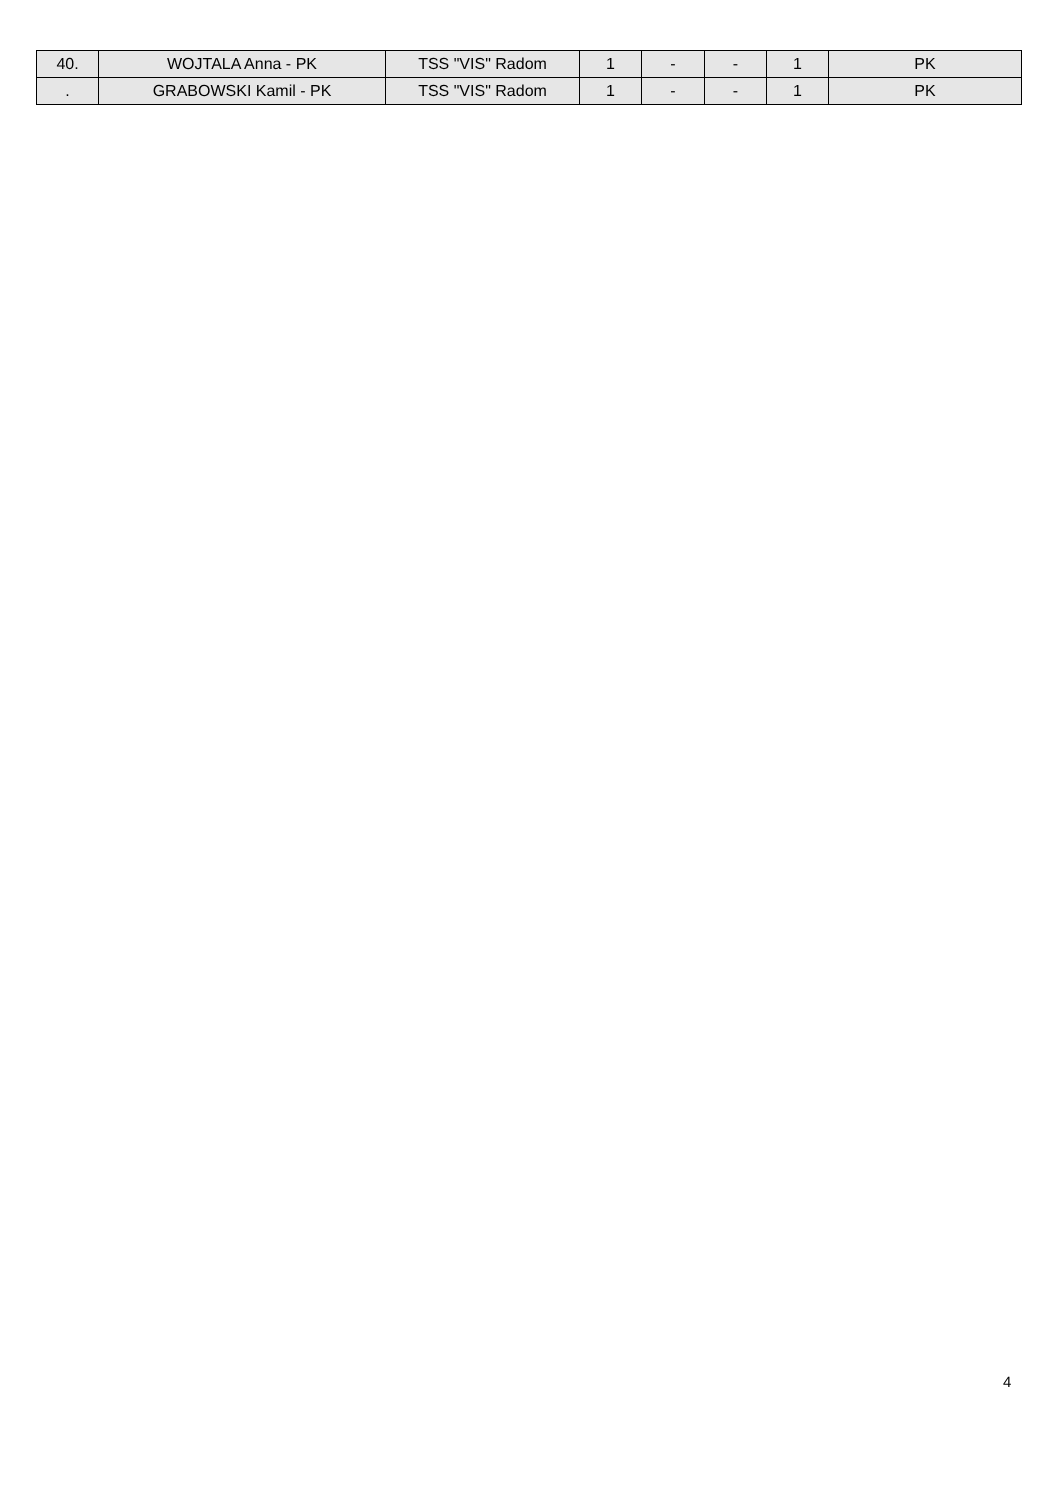| 40. | WOJTALA Anna - PK | TSS "VIS" Radom | 1 | - | - | 1 | PK |
| . | GRABOWSKI Kamil - PK | TSS "VIS" Radom | 1 | - | - | 1 | PK |
4